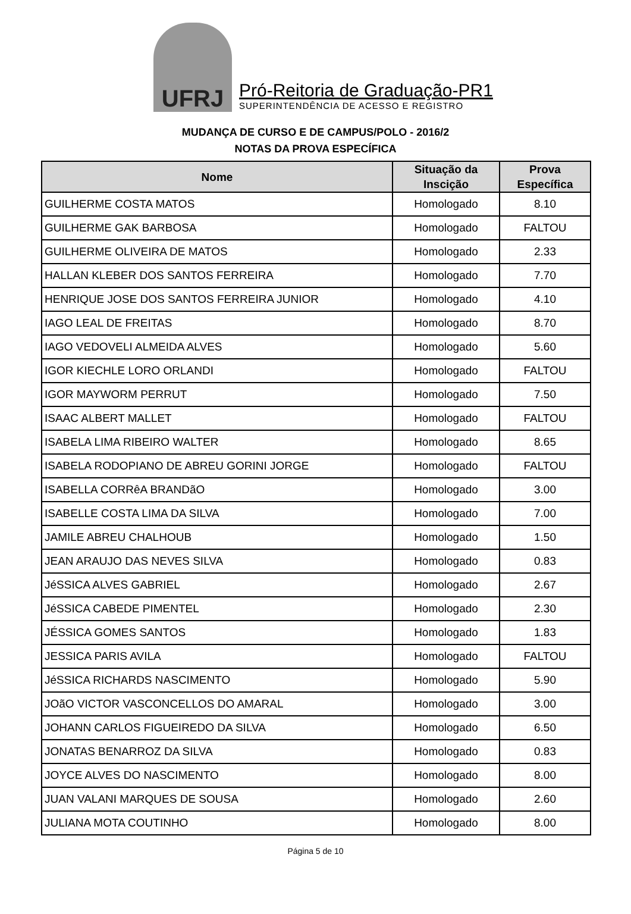UFRJ
Pró-Reitoria de Graduação-PR1
SUPERINTENDÊNCIA DE ACESSO E REGISTRO
MUDANÇA DE CURSO E DE CAMPUS/POLO - 2016/2
NOTAS DA PROVA ESPECÍFICA
| Nome | Situação da Inscição | Prova Específica |
| --- | --- | --- |
| GUILHERME COSTA MATOS | Homologado | 8.10 |
| GUILHERME GAK BARBOSA | Homologado | FALTOU |
| GUILHERME OLIVEIRA DE MATOS | Homologado | 2.33 |
| HALLAN KLEBER DOS SANTOS FERREIRA | Homologado | 7.70 |
| HENRIQUE JOSE DOS SANTOS FERREIRA JUNIOR | Homologado | 4.10 |
| IAGO LEAL DE FREITAS | Homologado | 8.70 |
| IAGO VEDOVELI ALMEIDA ALVES | Homologado | 5.60 |
| IGOR KIECHLE LORO ORLANDI | Homologado | FALTOU |
| IGOR MAYWORM PERRUT | Homologado | 7.50 |
| ISAAC ALBERT MALLET | Homologado | FALTOU |
| ISABELA LIMA RIBEIRO WALTER | Homologado | 8.65 |
| ISABELA RODOPIANO DE ABREU GORINI JORGE | Homologado | FALTOU |
| ISABELLA CORRêA BRANDãO | Homologado | 3.00 |
| ISABELLE COSTA LIMA DA SILVA | Homologado | 7.00 |
| JAMILE ABREU CHALHOUB | Homologado | 1.50 |
| JEAN ARAUJO DAS NEVES SILVA | Homologado | 0.83 |
| JéSSICA ALVES GABRIEL | Homologado | 2.67 |
| JéSSICA CABEDE PIMENTEL | Homologado | 2.30 |
| JÉSSICA GOMES SANTOS | Homologado | 1.83 |
| JESSICA PARIS AVILA | Homologado | FALTOU |
| JéSSICA RICHARDS NASCIMENTO | Homologado | 5.90 |
| JOãO VICTOR VASCONCELLOS DO AMARAL | Homologado | 3.00 |
| JOHANN CARLOS FIGUEIREDO DA SILVA | Homologado | 6.50 |
| JONATAS BENARROZ DA SILVA | Homologado | 0.83 |
| JOYCE ALVES DO NASCIMENTO | Homologado | 8.00 |
| JUAN VALANI MARQUES DE SOUSA | Homologado | 2.60 |
| JULIANA MOTA COUTINHO | Homologado | 8.00 |
Página 5 de 10